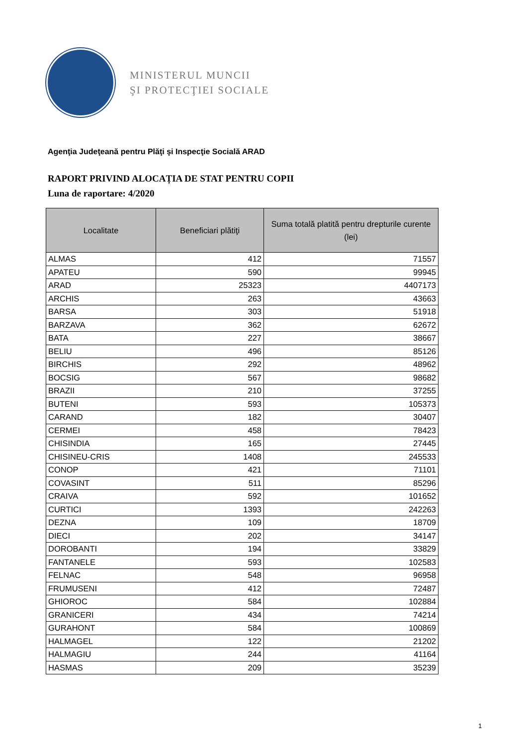MINISTERUL MUNCII
ŞI PROTECŢIEI SOCIALE
Agenţia Judeţeană pentru Plăţi şi Inspecţie Socială ARAD
RAPORT PRIVIND ALOCAȚIA DE STAT PENTRU COPII
Luna de raportare: 4/2020
| Localitate | Beneficiari plătiţi | Suma totală platită pentru drepturile curente (lei) |
| --- | --- | --- |
| ALMAS | 412 | 71557 |
| APATEU | 590 | 99945 |
| ARAD | 25323 | 4407173 |
| ARCHIS | 263 | 43663 |
| BARSA | 303 | 51918 |
| BARZAVA | 362 | 62672 |
| BATA | 227 | 38667 |
| BELIU | 496 | 85126 |
| BIRCHIS | 292 | 48962 |
| BOCSIG | 567 | 98682 |
| BRAZII | 210 | 37255 |
| BUTENI | 593 | 105373 |
| CARAND | 182 | 30407 |
| CERMEI | 458 | 78423 |
| CHISINDIA | 165 | 27445 |
| CHISINEU-CRIS | 1408 | 245533 |
| CONOP | 421 | 71101 |
| COVASINT | 511 | 85296 |
| CRAIVA | 592 | 101652 |
| CURTICI | 1393 | 242263 |
| DEZNA | 109 | 18709 |
| DIECI | 202 | 34147 |
| DOROBANTI | 194 | 33829 |
| FANTANELE | 593 | 102583 |
| FELNAC | 548 | 96958 |
| FRUMUSENI | 412 | 72487 |
| GHIOROC | 584 | 102884 |
| GRANICERI | 434 | 74214 |
| GURAHONT | 584 | 100869 |
| HALMAGEL | 122 | 21202 |
| HALMAGIU | 244 | 41164 |
| HASMAS | 209 | 35239 |
1